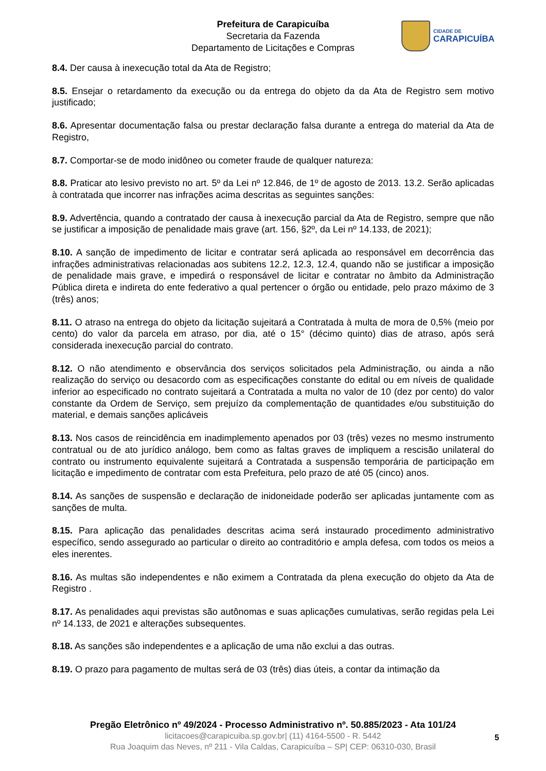Prefeitura de Carapicuíba
Secretaria da Fazenda
Departamento de Licitações e Compras
CIDADE DE
CARAPICUÍBA
8.4. Der causa à inexecução total da Ata de Registro;
8.5. Ensejar o retardamento da execução ou da entrega do objeto da da Ata de Registro sem motivo justificado;
8.6. Apresentar documentação falsa ou prestar declaração falsa durante a entrega do material da Ata de Registro,
8.7. Comportar-se de modo inidôneo ou cometer fraude de qualquer natureza:
8.8. Praticar ato lesivo previsto no art. 5º da Lei nº 12.846, de 1º de agosto de 2013. 13.2. Serão aplicadas à contratada que incorrer nas infrações acima descritas as seguintes sanções:
8.9. Advertência, quando a contratado der causa à inexecução parcial da Ata de Registro, sempre que não se justificar a imposição de penalidade mais grave (art. 156, §2º, da Lei nº 14.133, de 2021);
8.10. A sanção de impedimento de licitar e contratar será aplicada ao responsável em decorrência das infrações administrativas relacionadas aos subitens 12.2, 12.3, 12.4, quando não se justificar a imposição de penalidade mais grave, e impedirá o responsável de licitar e contratar no âmbito da Administração Pública direta e indireta do ente federativo a qual pertencer o órgão ou entidade, pelo prazo máximo de 3 (três) anos;
8.11. O atraso na entrega do objeto da licitação sujeitará a Contratada à multa de mora de 0,5% (meio por cento) do valor da parcela em atraso, por dia, até o 15° (décimo quinto) dias de atraso, após será considerada inexecução parcial do contrato.
8.12. O não atendimento e observância dos serviços solicitados pela Administração, ou ainda a não realização do serviço ou desacordo com as especificações constante do edital ou em níveis de qualidade inferior ao especificado no contrato sujeitará a Contratada a multa no valor de 10 (dez por cento) do valor constante da Ordem de Serviço, sem prejuízo da complementação de quantidades e/ou substituição do material, e demais sanções aplicáveis
8.13. Nos casos de reincidência em inadimplemento apenados por 03 (três) vezes no mesmo instrumento contratual ou de ato jurídico análogo, bem como as faltas graves de impliquem a rescisão unilateral do contrato ou instrumento equivalente sujeitará a Contratada a suspensão temporária de participação em licitação e impedimento de contratar com esta Prefeitura, pelo prazo de até 05 (cinco) anos.
8.14. As sanções de suspensão e declaração de inidoneidade poderão ser aplicadas juntamente com as sanções de multa.
8.15. Para aplicação das penalidades descritas acima será instaurado procedimento administrativo específico, sendo assegurado ao particular o direito ao contraditório e ampla defesa, com todos os meios a eles inerentes.
8.16. As multas são independentes e não eximem a Contratada da plena execução do objeto da Ata de Registro .
8.17. As penalidades aqui previstas são autônomas e suas aplicações cumulativas, serão regidas pela Lei nº 14.133, de 2021 e alterações subsequentes.
8.18. As sanções são independentes e a aplicação de uma não exclui a das outras.
8.19. O prazo para pagamento de multas será de 03 (três) dias úteis, a contar da intimação da
Pregão Eletrônico nº 49/2024 - Processo Administrativo nº. 50.885/2023 - Ata 101/24
licitacoes@carapicuiba.sp.gov.br| (11) 4164-5500 - R. 5442
Rua Joaquim das Neves, nº 211 - Vila Caldas, Carapicuíba – SP| CEP: 06310-030, Brasil
5